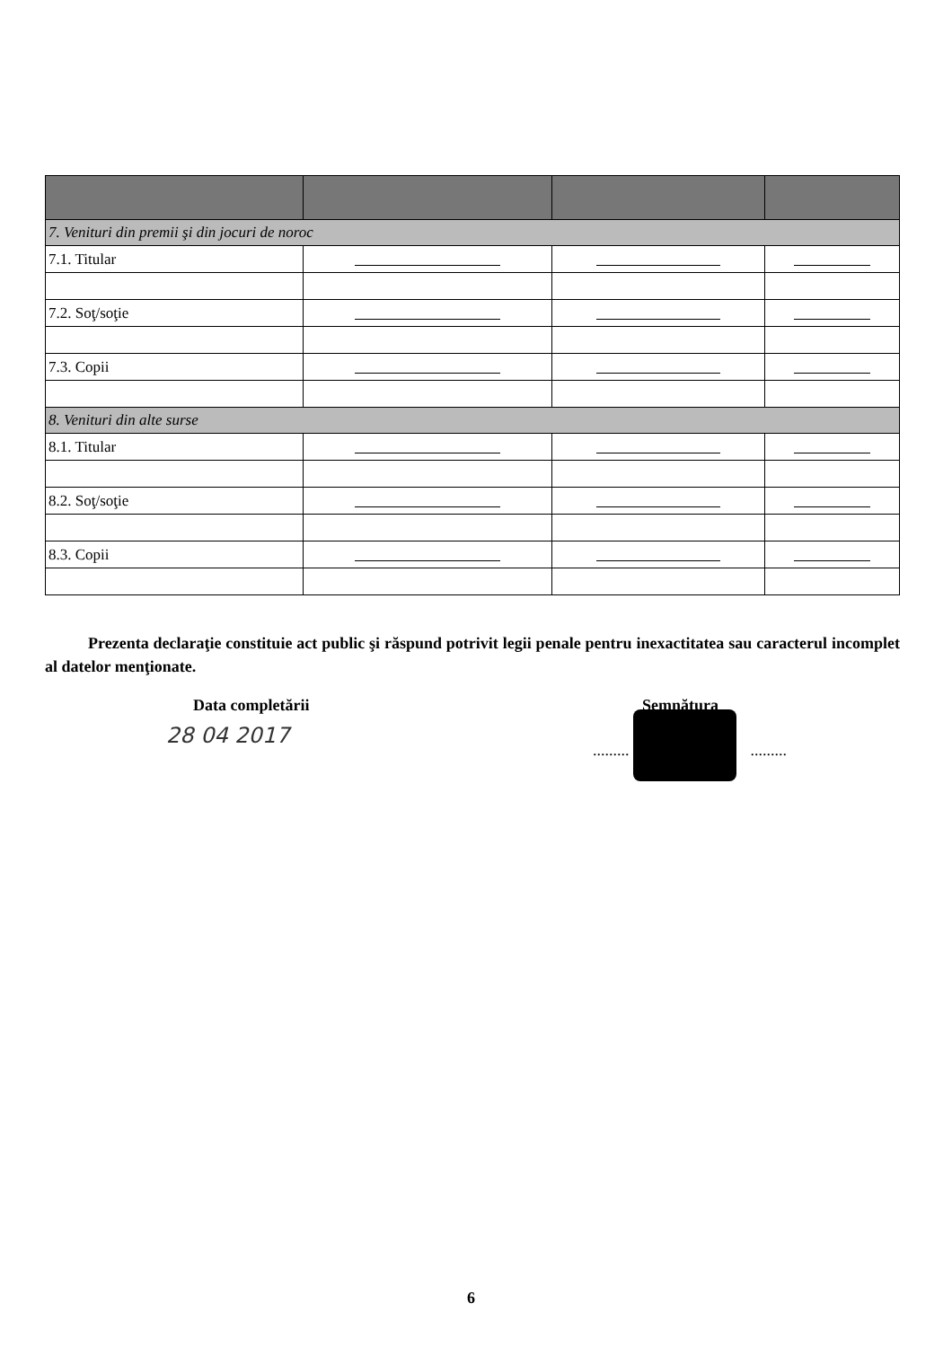| 7. Venituri din premii şi din jocuri de noroc | | | |
| 7.1. Titular | | | |
| 7.2. Soţ/soţie | | | |
| 7.3. Copii | | | |
| 8. Venituri din alte surse | | | |
| 8.1. Titular | | | |
| 8.2. Soţ/soţie | | | |
| 8.3. Copii | | | |
Prezenta declaraţie constituie act public şi răspund potrivit legii penale pentru inexactitatea sau caracterul incomplet al datelor menţionate.
Data completării
28 04 2017
Semnătura
......... .........
6